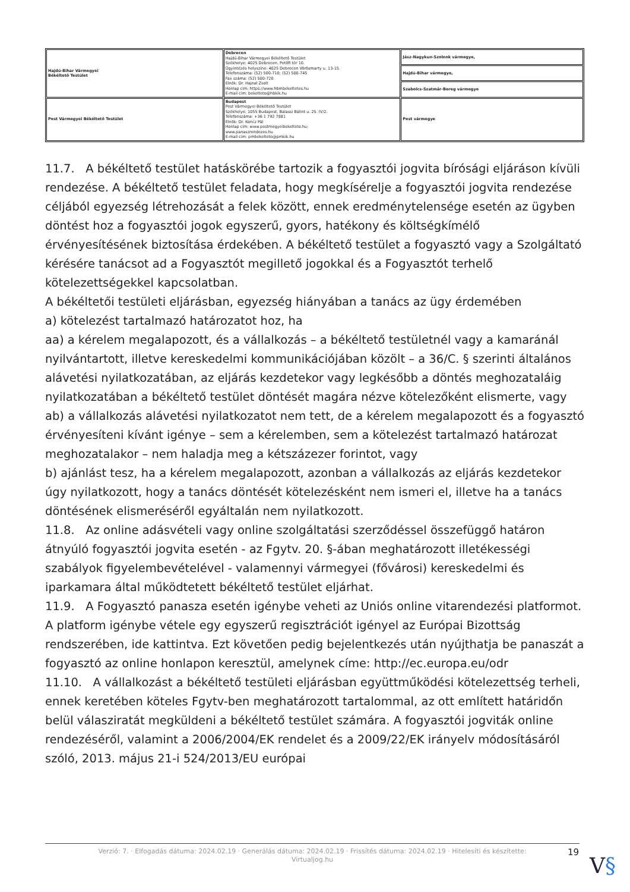| Hajdú-Bihar Vármegyei Békéltető Testület | Debrecen Hajdú-Bihar Vármegyei Békéltető Testület Székhelye: 4025 Debrecen, Petőfi tér 10. Ügyintézés helyszíne: 4025 Debrecen Vörösmarty u. 13-15. Telefonszáma: (52) 500-710; (52) 500-745 Fax száma: (52) 500-720 Elnök: Dr. Hajnal Zsolt Honlap cím: https://www.hbmbekeltetes.hu E-mail cím: bekelteto@hbkik.hu | Jász-Nagykun-Szolnok vármegye, |
| | | Hajdú-Bihar vármegye, |
| | | Szabolcs-Szatmár-Bereg vármegye |
| Pest Vármegyei Békéltető Testület | Budapest Pest Vármegyei Békéltető Testület Székhelye: 1055 Budapest, Balassi Bálint u. 25. IV/2. Telefonszáma: +36 1 792 7881 Elnök: Dr. Koncz Pál Honlap cím: www.pestmegyeibekelteto.hu; www.panaszrendezes.hu E-mail cím: pmbekelteto@pmkik.hu | Pest vármegye |
11.7. A békéltető testület hatáskörébe tartozik a fogyasztói jogvita bírósági eljáráson kívüli rendezése. A békéltető testület feladata, hogy megkísérelje a fogyasztói jogvita rendezése céljából egyezség létrehozását a felek között, ennek eredménytelensége esetén az ügyben döntést hoz a fogyasztói jogok egyszerű, gyors, hatékony és költségkímélő érvényesítésének biztosítása érdekében. A békéltető testület a fogyasztó vagy a Szolgáltató kérésére tanácsot ad a Fogyasztót megillető jogokkal és a Fogyasztót terhelő kötelezettségekkel kapcsolatban.
A békéltetői testületi eljárásban, egyezség hiányában a tanács az ügy érdemében
a) kötelezést tartalmazó határozatot hoz, ha
aa) a kérelem megalapozott, és a vállalkozás – a békéltető testületnél vagy a kamaránál nyilvántartott, illetve kereskedelmi kommunikációjában közölt – a 36/C. § szerinti általános alávetési nyilatkozatában, az eljárás kezdetekor vagy legkésőbb a döntés meghozataláig nyilatkozatában a békéltető testület döntését magára nézve kötelezőként elismerte, vagy
ab) a vállalkozás alávetési nyilatkozatot nem tett, de a kérelem megalapozott és a fogyasztó érvényesíteni kívánt igénye – sem a kérelemben, sem a kötelezést tartalmazó határozat meghozatalakor – nem haladja meg a kétszázezer forintot, vagy
b) ajánlást tesz, ha a kérelem megalapozott, azonban a vállalkozás az eljárás kezdetekor úgy nyilatkozott, hogy a tanács döntését kötelezésként nem ismeri el, illetve ha a tanács döntésének elismeréséről egyáltalán nem nyilatkozott.
11.8. Az online adásvételi vagy online szolgáltatási szerződéssel összefüggő határon átnyúló fogyasztói jogvita esetén - az Fgytv. 20. §-ában meghatározott illetékességi szabályok figyelembevételével - valamennyi vármegyei (fővárosi) kereskedelmi és iparkamara által működtetett békéltető testület eljárhat.
11.9. A Fogyasztó panasza esetén igénybe veheti az Uniós online vitarendezési platformot. A platform igénybe vétele egy egyszerű regisztrációt igényel az Európai Bizottság rendszerében, ide kattintva. Ezt követően pedig bejelentkezés után nyújthatja be panaszát a fogyasztó az online honlapon keresztül, amelynek címe: http://ec.europa.eu/odr
11.10. A vállalkozást a békéltető testületi eljárásban együttműködési kötelezettség terheli, ennek keretében köteles Fgytv-ben meghatározott tartalommal, az ott említett határidőn belül válasziratát megküldeni a békéltető testület számára. A fogyasztói jogviták online rendezéséről, valamint a 2006/2004/EK rendelet és a 2009/22/EK irányelv módosításáról szóló, 2013. május 21-i 524/2013/EU európai
Verzió: 7. · Elfogadás dátuma: 2024.02.19 · Generálás dátuma: 2024.02.19 · Frissítés dátuma: 2024.02.19 · Hitelesíti és készítette:
Virtualjog.hu
19
V§